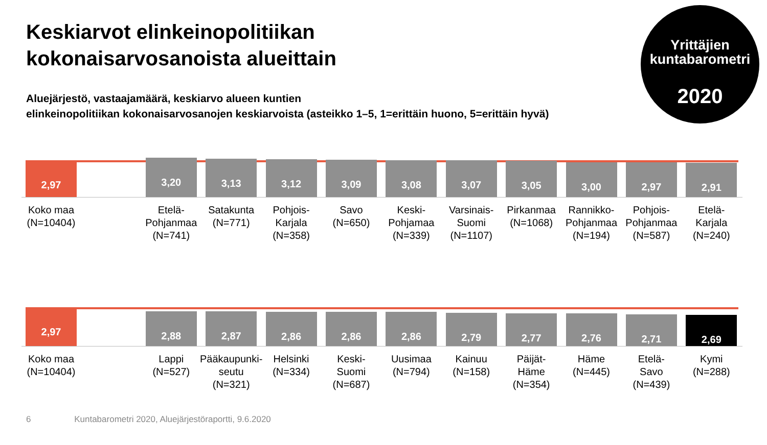Keskiarvot elinkeinopolitiikan
kokonaisarvosanoista alueittain
Aluejärjestö, vastaajamäärä, keskiarvo alueen kuntien
elinkeinopolitiikan kokonaisarvosanojen keskiarvoista (asteikko 1–5, 1=erittäin huono, 5=erittäin hyvä)
Yrittäjien
kuntabarometri
2020
2,97
Koko maa
(N=10404)
3,20
Etelä-
Pohjanmaa
(N=741)
3,13
Satakunta
(N=771)
3,12
Pohjois-
Karjala
(N=358)
3,09
Savo
(N=650)
3,08
Keski-
Pohjamaa
(N=339)
3,07
Varsinais-
Suomi
(N=1107)
3,05
Pirkanmaa
(N=1068)
3,00
Rannikko-
Pohjanmaa
(N=194)
2,97
Pohjois-
Pohjanmaa
(N=587)
2,91
Etelä-
Karjala
(N=240)
2,97
Koko maa
(N=10404)
2,88
Lappi
(N=527)
2,87
Pääkaupunki-
seutu
(N=321)
2,86
Helsinki
(N=334)
2,86
Keski-
Suomi
(N=687)
2,86
Uusimaa
(N=794)
2,79
Kainuu
(N=158)
2,77
Päijät-
Häme
(N=354)
2,76
Häme
(N=445)
2,71
Etelä-
Savo
(N=439)
2,69
Kymi
(N=288)
6 Kuntabarometri 2020, Aluejärjestöraportti, 9.6.2020